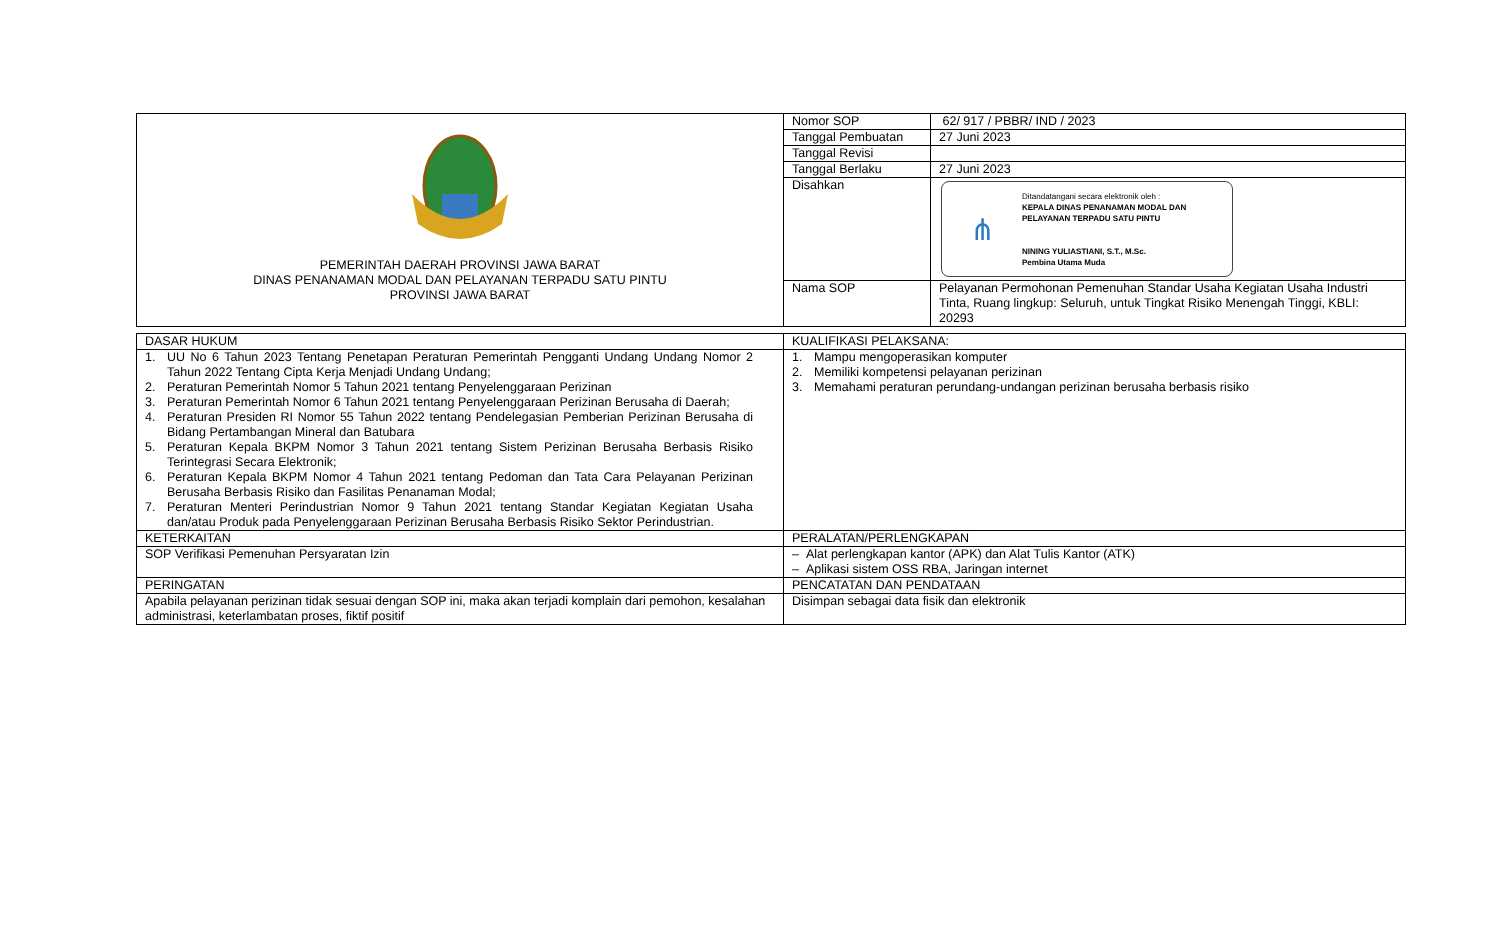| PEMERINTAH DAERAH PROVINSI JAWA BARAT DINAS PENANAMAN MODAL DAN PELAYANAN TERPADU SATU PINTU PROVINSI JAWA BARAT | Nomor SOP | 62/ 917 / PBBR/ IND / 2023 |
| | Tanggal Pembuatan | 27 Juni 2023 |
| | Tanggal Revisi | |
| | Tanggal Berlaku | 27 Juni 2023 |
| | Disahkan | ⋔ Ditandatangani secara elektronik oleh : KEPALA DINAS PENANAMAN MODAL DAN PELAYANAN TERPADU SATU PINTU NINING YULIASTIANI, S.T., M.Sc. Pembina Utama Muda |
| | Nama SOP | Pelayanan Permohonan Pemenuhan Standar Usaha Kegiatan Usaha Industri Tinta, Ruang lingkup: Seluruh, untuk Tingkat Risiko Menengah Tinggi, KBLI: 20293 |
| DASAR HUKUM | KUALIFIKASI PELAKSANA: |
| 1. UU No 6 Tahun 2023 Tentang Penetapan Peraturan Pemerintah Pengganti Undang Undang Nomor 2 Tahun 2022 Tentang Cipta Kerja Menjadi Undang Undang; 2. Peraturan Pemerintah Nomor 5 Tahun 2021 tentang Penyelenggaraan Perizinan 3. Peraturan Pemerintah Nomor 6 Tahun 2021 tentang Penyelenggaraan Perizinan Berusaha di Daerah; 4. Peraturan Presiden RI Nomor 55 Tahun 2022 tentang Pendelegasian Pemberian Perizinan Berusaha di Bidang Pertambangan Mineral dan Batubara 5. Peraturan Kepala BKPM Nomor 3 Tahun 2021 tentang Sistem Perizinan Berusaha Berbasis Risiko Terintegrasi Secara Elektronik; 6. Peraturan Kepala BKPM Nomor 4 Tahun 2021 tentang Pedoman dan Tata Cara Pelayanan Perizinan Berusaha Berbasis Risiko dan Fasilitas Penanaman Modal; 7. Peraturan Menteri Perindustrian Nomor 9 Tahun 2021 tentang Standar Kegiatan Kegiatan Usaha dan/atau Produk pada Penyelenggaraan Perizinan Berusaha Berbasis Risiko Sektor Perindustrian. | 1. Mampu mengoperasikan komputer 2. Memiliki kompetensi pelayanan perizinan 3. Memahami peraturan perundang-undangan perizinan berusaha berbasis risiko |
| KETERKAITAN | PERALATAN/PERLENGKAPAN |
| SOP Verifikasi Pemenuhan Persyaratan Izin | – Alat perlengkapan kantor (APK) dan Alat Tulis Kantor (ATK) – Aplikasi sistem OSS RBA, Jaringan internet |
| PERINGATAN | PENCATATAN DAN PENDATAAN |
| Apabila pelayanan perizinan tidak sesuai dengan SOP ini, maka akan terjadi komplain dari pemohon, kesalahan administrasi, keterlambatan proses, fiktif positif | Disimpan sebagai data fisik dan elektronik |